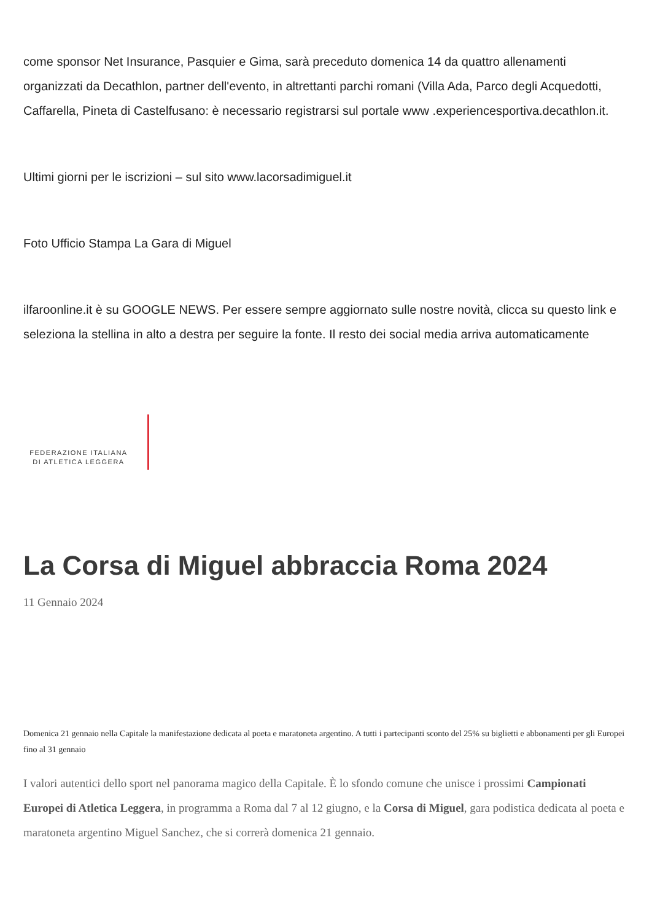come sponsor Net Insurance, Pasquier e Gima, sarà preceduto domenica 14 da quattro allenamenti organizzati da Decathlon, partner dell'evento, in altrettanti parchi romani (Villa Ada, Parco degli Acquedotti, Caffarella, Pineta di Castelfusano: è necessario registrarsi sul portale www .experiencesportiva.decathlon.it.
Ultimi giorni per le iscrizioni – sul sito www.lacorsadimiguel.it
Foto Ufficio Stampa La Gara di Miguel
ilfaroonline.it è su GOOGLE NEWS. Per essere sempre aggiornato sulle nostre novità, clicca su questo link e seleziona la stellina in alto a destra per seguire la fonte. Il resto dei social media arriva automaticamente
FEDERAZIONE ITALIANA
DI ATLETICA LEGGERA
La Corsa di Miguel abbraccia Roma 2024
11 Gennaio 2024
Domenica 21 gennaio nella Capitale la manifestazione dedicata al poeta e maratoneta argentino. A tutti i partecipanti sconto del 25% su biglietti e abbonamenti per gli Europei fino al 31 gennaio
I valori autentici dello sport nel panorama magico della Capitale. È lo sfondo comune che unisce i prossimi Campionati Europei di Atletica Leggera, in programma a Roma dal 7 al 12 giugno, e la Corsa di Miguel, gara podistica dedicata al poeta e maratoneta argentino Miguel Sanchez, che si correrà domenica 21 gennaio.